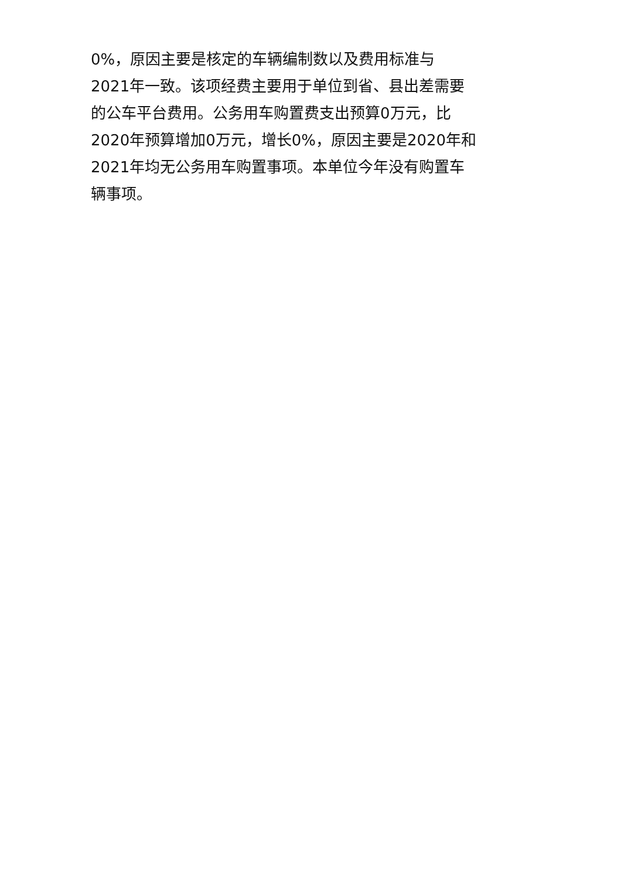0%，原因主要是核定的车辆编制数以及费用标准与
2021年一致。该项经费主要用于单位到省、县出差需要
的公车平台费用。公务用车购置费支出预算0万元，比
2020年预算增加0万元，增长0%，原因主要是2020年和
2021年均无公务用车购置事项。本单位今年没有购置车
辆事项。